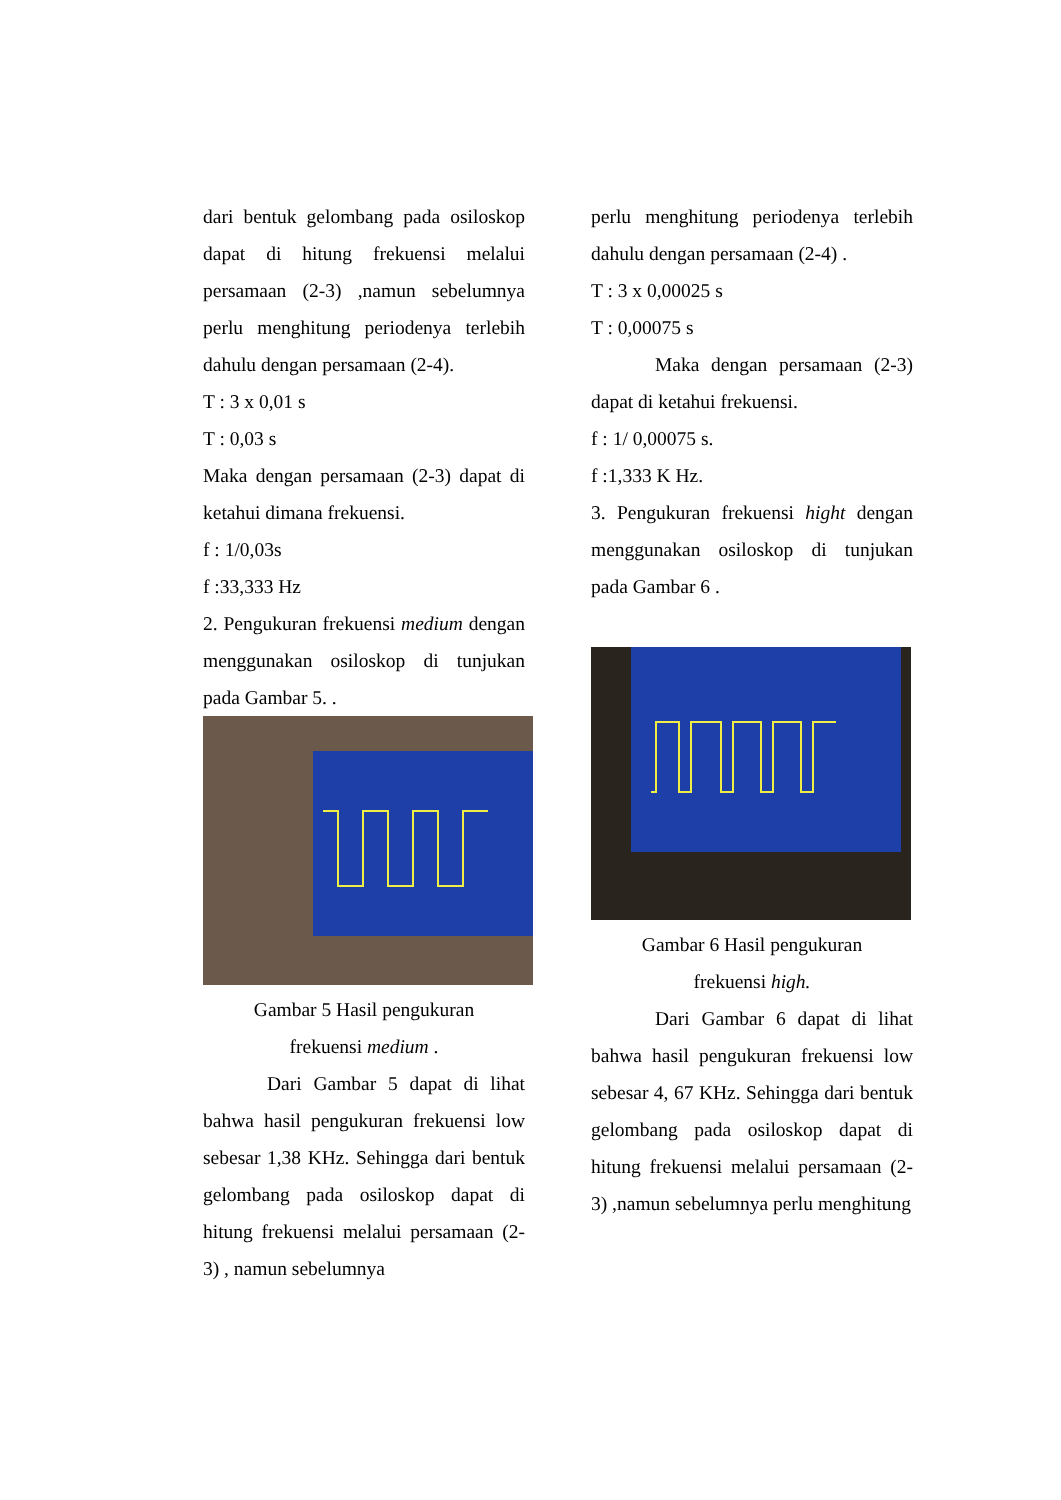dari bentuk gelombang pada osiloskop dapat di hitung frekuensi melalui persamaan (2-3) ,namun sebelumnya perlu menghitung periodenya terlebih dahulu dengan persamaan (2-4).
T : 3 x 0,01 s
T : 0,03 s
Maka dengan persamaan (2-3) dapat di ketahui dimana frekuensi.
f : 1/0,03s
f :33,333 Hz
2. Pengukuran frekuensi medium dengan menggunakan osiloskop di tunjukan pada Gambar 5. .
Gambar 5 Hasil pengukuran
frekuensi medium .
Dari Gambar 5 dapat di lihat bahwa hasil pengukuran frekuensi low sebesar 1,38 KHz. Sehingga dari bentuk gelombang pada osiloskop dapat di hitung frekuensi melalui persamaan (2-3) , namun sebelumnya
perlu menghitung periodenya terlebih dahulu dengan persamaan (2-4) .
T : 3 x 0,00025 s
T : 0,00075 s
Maka dengan persamaan (2-3) dapat di ketahui frekuensi.
f : 1/ 0,00075 s.
f :1,333 K Hz.
3. Pengukuran frekuensi hight dengan menggunakan osiloskop di tunjukan pada Gambar 6 .
Gambar 6 Hasil pengukuran
frekuensi high.
Dari Gambar 6 dapat di lihat bahwa hasil pengukuran frekuensi low sebesar 4, 67 KHz. Sehingga dari bentuk gelombang pada osiloskop dapat di hitung frekuensi melalui persamaan (2-3) ,namun sebelumnya perlu menghitung